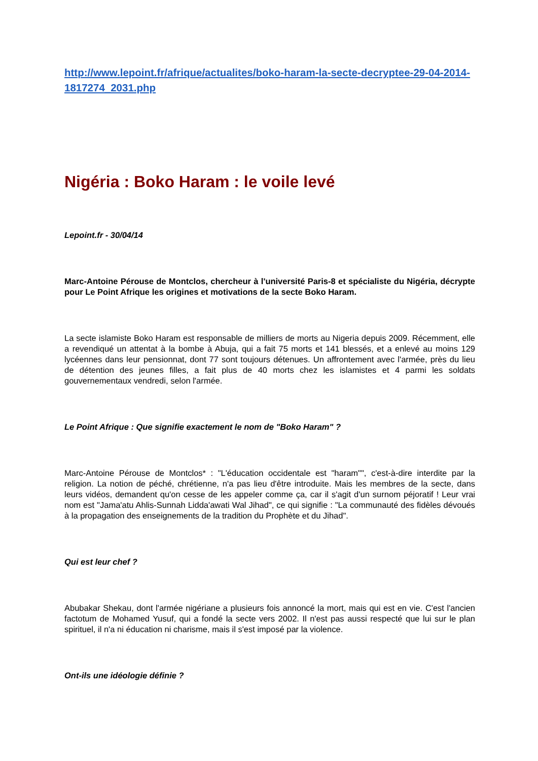http://www.lepoint.fr/afrique/actualites/boko-haram-la-secte-decryptee-29-04-2014-1817274_2031.php
Nigéria : Boko Haram : le voile levé
Lepoint.fr - 30/04/14
Marc-Antoine Pérouse de Montclos, chercheur à l'université Paris-8 et spécialiste du Nigéria, décrypte pour Le Point Afrique les origines et motivations de la secte Boko Haram.
La secte islamiste Boko Haram est responsable de milliers de morts au Nigeria depuis 2009. Récemment, elle a revendiqué un attentat à la bombe à Abuja, qui a fait 75 morts et 141 blessés, et a enlevé au moins 129 lycéennes dans leur pensionnat, dont 77 sont toujours détenues. Un affrontement avec l'armée, près du lieu de détention des jeunes filles, a fait plus de 40 morts chez les islamistes et 4 parmi les soldats gouvernementaux vendredi, selon l'armée.
Le Point Afrique : Que signifie exactement le nom de "Boko Haram" ?
Marc-Antoine Pérouse de Montclos* : "L'éducation occidentale est "haram"", c'est-à-dire interdite par la religion. La notion de péché, chrétienne, n'a pas lieu d'être introduite. Mais les membres de la secte, dans leurs vidéos, demandent qu'on cesse de les appeler comme ça, car il s'agit d'un surnom péjoratif ! Leur vrai nom est "Jama'atu Ahlis-Sunnah Lidda'awati Wal Jihad", ce qui signifie : "La communauté des fidèles dévoués à la propagation des enseignements de la tradition du Prophète et du Jihad".
Qui est leur chef ?
Abubakar Shekau, dont l'armée nigériane a plusieurs fois annoncé la mort, mais qui est en vie. C'est l'ancien factotum de Mohamed Yusuf, qui a fondé la secte vers 2002. Il n'est pas aussi respecté que lui sur le plan spirituel, il n'a ni éducation ni charisme, mais il s'est imposé par la violence.
Ont-ils une idéologie définie ?